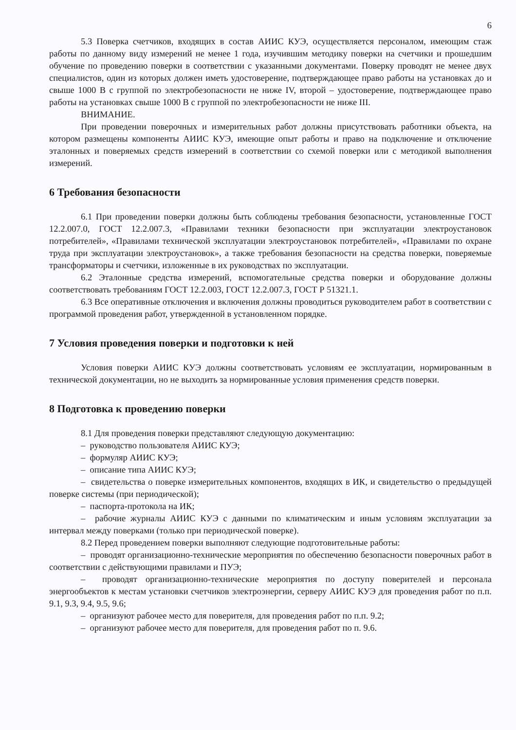6
5.3 Поверка счетчиков, входящих в состав АИИС КУЭ, осуществляется персоналом, имеющим стаж работы по данному виду измерений не менее 1 года, изучившим методику поверки на счетчики и прошедшим обучение по проведению поверки в соответствии с указанными документами. Поверку проводят не менее двух специалистов, один из которых должен иметь удостоверение, подтверждающее право работы на установках до и свыше 1000 В с группой по электробезопасности не ниже IV, второй – удостоверение, подтверждающее право работы на установках свыше 1000 В с группой по электробезопасности не ниже III.
ВНИМАНИЕ.
При проведении поверочных и измерительных работ должны присутствовать работники объекта, на котором размещены компоненты АИИС КУЭ, имеющие опыт работы и право на подключение и отключение эталонных и поверяемых средств измерений в соответствии со схемой поверки или с методикой выполнения измерений.
6 Требования безопасности
6.1 При проведении поверки должны быть соблюдены требования безопасности, установленные ГОСТ 12.2.007.0, ГОСТ 12.2.007.3, «Правилами техники безопасности при эксплуатации электроустановок потребителей», «Правилами технической эксплуатации электроустановок потребителей», «Правилами по охране труда при эксплуатации электроустановок», а также требования безопасности на средства поверки, поверяемые трансформаторы и счетчики, изложенные в их руководствах по эксплуатации.
6.2 Эталонные средства измерений, вспомогательные средства поверки и оборудование должны соответствовать требованиям ГОСТ 12.2.003, ГОСТ 12.2.007.3, ГОСТ Р 51321.1.
6.3 Все оперативные отключения и включения должны проводиться руководителем работ в соответствии с программой проведения работ, утвержденной в установленном порядке.
7 Условия проведения поверки и подготовки к ней
Условия поверки АИИС КУЭ должны соответствовать условиям ее эксплуатации, нормированным в технической документации, но не выходить за нормированные условия применения средств поверки.
8 Подготовка к проведению поверки
8.1 Для проведения поверки представляют следующую документацию:
– руководство пользователя АИИС КУЭ;
– формуляр АИИС КУЭ;
– описание типа АИИС КУЭ;
– свидетельства о поверке измерительных компонентов, входящих в ИК, и свидетельство о предыдущей поверке системы (при периодической);
– паспорта-протокола на ИК;
– рабочие журналы АИИС КУЭ с данными по климатическим и иным условиям эксплуатации за интервал между поверками (только при периодической поверке).
8.2 Перед проведением поверки выполняют следующие подготовительные работы:
– проводят организационно-технические мероприятия по обеспечению безопасности поверочных работ в соответствии с действующими правилами и ПУЭ;
– проводят организационно-технические мероприятия по доступу поверителей и персонала энергообъектов к местам установки счетчиков электроэнергии, серверу АИИС КУЭ для проведения работ по п.п. 9.1, 9.3, 9.4, 9.5, 9.6;
– организуют рабочее место для поверителя, для проведения работ по п.п. 9.2;
– организуют рабочее место для поверителя, для проведения работ по п. 9.6.